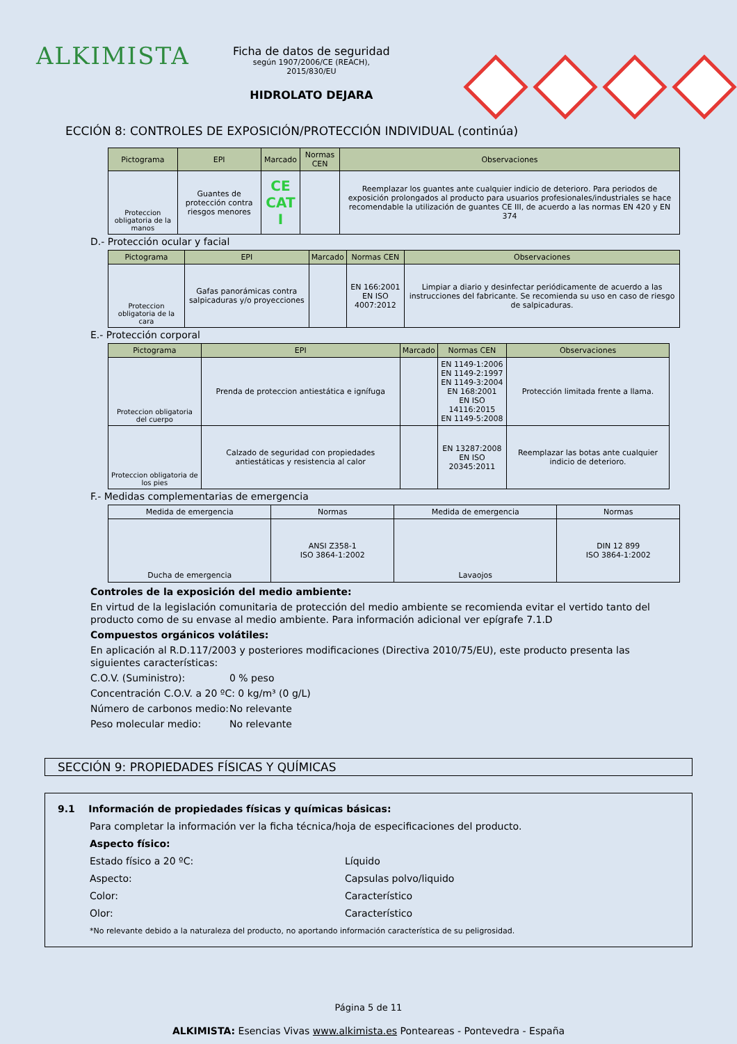ALKIMISTA
Ficha de datos de seguridad
según 1907/2006/CE (REACH), 2015/830/EU
HIDROLATO DEJARA
ECCIÓN 8: CONTROLES DE EXPOSICIÓN/PROTECCIÓN INDIVIDUAL (continúa)
| Pictograma | EPI | Marcado | Normas CEN | Observaciones |
| --- | --- | --- | --- | --- |
| Proteccion obligatoria de la manos | Guantes de protección contra riesgos menores | CE CAT I | | Reemplazar los guantes ante cualquier indicio de deterioro. Para periodos de exposición prolongados al producto para usuarios profesionales/industriales se hace recomendable la utilización de guantes CE III, de acuerdo a las normas EN 420 y EN 374 |
D.- Protección ocular y facial
| Pictograma | EPI | Marcado | Normas CEN | Observaciones |
| --- | --- | --- | --- | --- |
| Proteccion obligatoria de la cara | Gafas panorámicas contra salpicaduras y/o proyecciones | | EN 166:2001 EN ISO 4007:2012 | Limpiar a diario y desinfectar periódicamente de acuerdo a las instrucciones del fabricante. Se recomienda su uso en caso de riesgo de salpicaduras. |
E.- Protección corporal
| Pictograma | EPI | Marcado | Normas CEN | Observaciones |
| --- | --- | --- | --- | --- |
| Proteccion obligatoria del cuerpo | Prenda de proteccion antiestática e ignífuga | | EN 1149-1:2006 EN 1149-2:1997 EN 1149-3:2004 EN 168:2001 EN ISO 14116:2015 EN 1149-5:2008 | Protección limitada frente a llama. |
| Proteccion obligatoria de los pies | Calzado de seguridad con propiedades antiestáticas y resistencia al calor | | EN 13287:2008 EN ISO 20345:2011 | Reemplazar las botas ante cualquier indicio de deterioro. |
F.- Medidas complementarias de emergencia
| Medida de emergencia | Normas | Medida de emergencia | Normas |
| --- | --- | --- | --- |
| Ducha de emergencia | ANSI Z358-1 ISO 3864-1:2002 | Lavaojos | DIN 12 899 ISO 3864-1:2002 |
Controles de la exposición del medio ambiente:
En virtud de la legislación comunitaria de protección del medio ambiente se recomienda evitar el vertido tanto del producto como de su envase al medio ambiente. Para información adicional ver epígrafe 7.1.D
Compuestos orgánicos volátiles:
En aplicación al R.D.117/2003 y posteriores modificaciones (Directiva 2010/75/EU), este producto presenta las siguientes características:
C.O.V. (Suministro): 0 % peso
Concentración C.O.V. a 20 ºC: 0 kg/m³ (0 g/L)
Número de carbonos medio: No relevante
Peso molecular medio: No relevante
SECCIÓN 9: PROPIEDADES FÍSICAS Y QUÍMICAS
9.1 Información de propiedades físicas y químicas básicas:
Para completar la información ver la ficha técnica/hoja de especificaciones del producto.
Aspecto físico:
Estado físico a 20 ºC: Líquido
Aspecto: Capsulas polvo/liquido
Color: Característico
Olor: Característico
*No relevante debido a la naturaleza del producto, no aportando información característica de su peligrosidad.
Página 5 de 11
ALKIMISTA: Esencias Vivas www.alkimista.es Ponteareas - Pontevedra - España